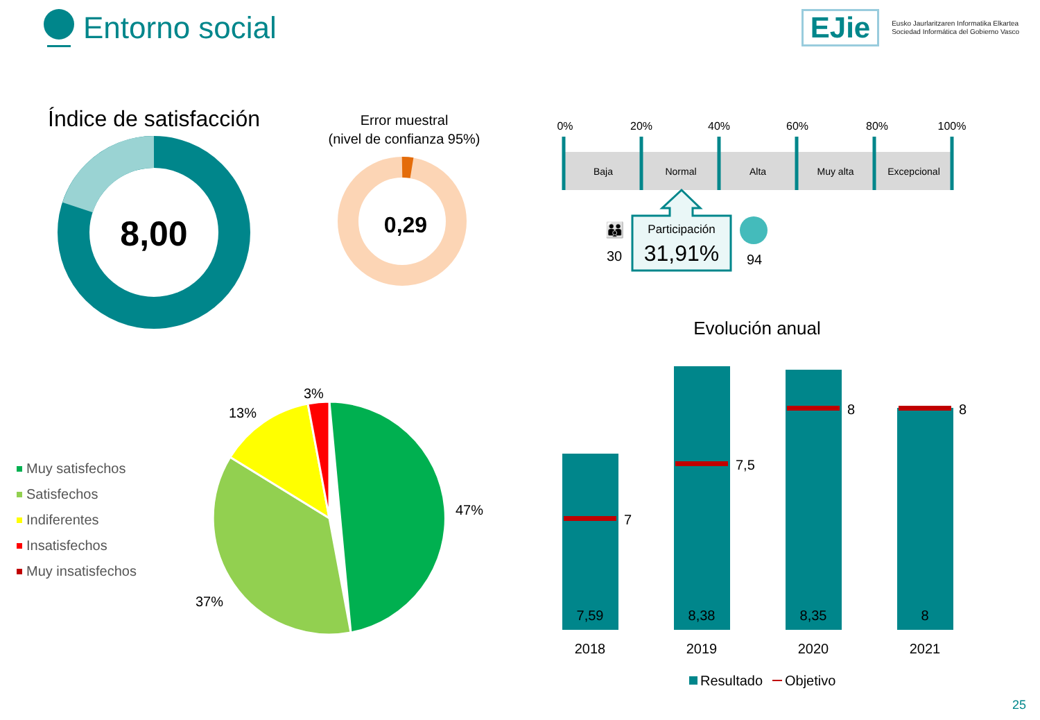Entorno social
EJie Eusko Jaurlaritzaren Informatika Elkartea
Sociedad Informática del Gobierno Vasco
Índice de satisfacción
8,00
Error muestral
(nivel de confianza 95%)
0,29
0%
20%
40%
60%
80%
100%
Baja
Normal
Alta
Muy alta
Excepcional
Participación
31,91%
👪
30
94
Evolución anual
3%
13%
47%
37%
Muy satisfechos
Satisfechos
Indiferentes
Insatisfechos
Muy insatisfechos
7
7,5
8
8
7,59
8,38
8,35
8
2018
2019
2020
2021
Resultado
Objetivo
25